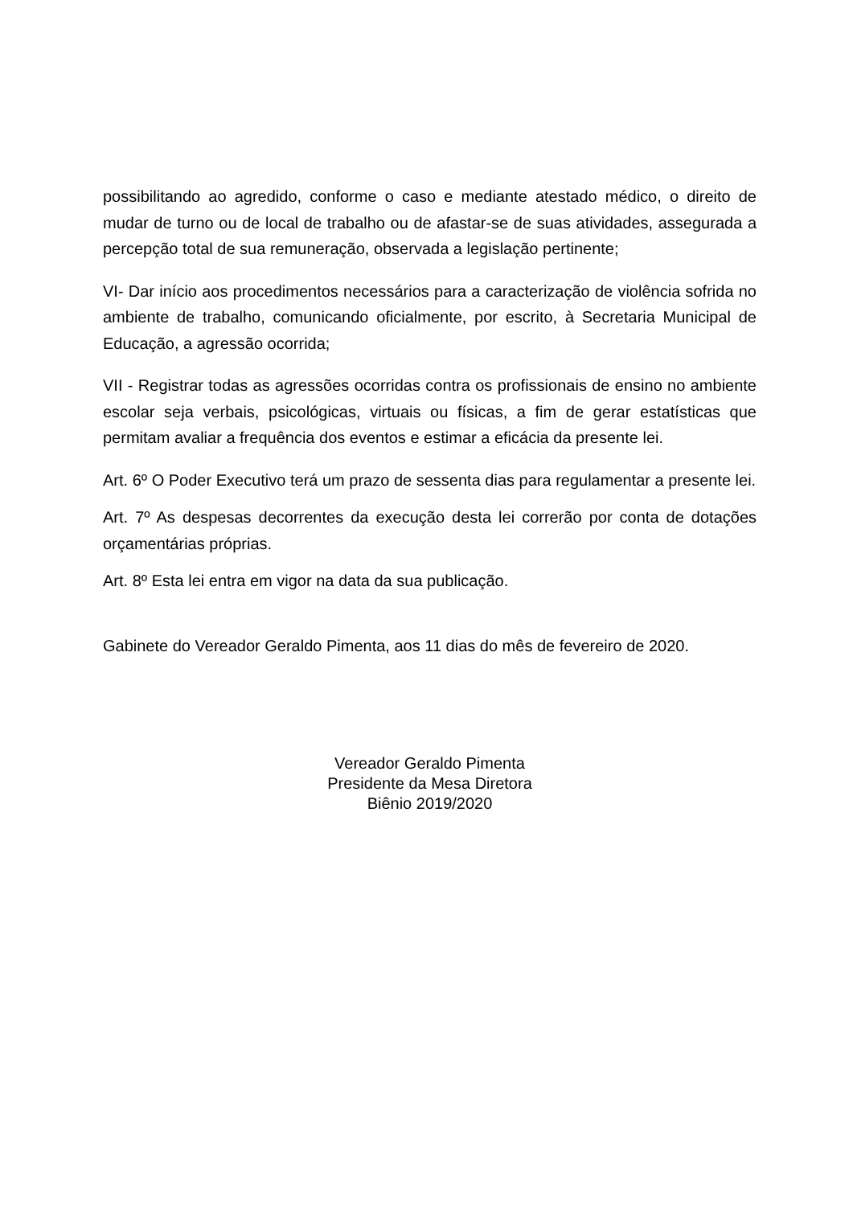possibilitando ao agredido, conforme o caso e mediante atestado médico, o direito de mudar de turno ou de local de trabalho ou de afastar-se de suas atividades, assegurada a percepção total de sua remuneração, observada a legislação pertinente;
VI- Dar início aos procedimentos necessários para a caracterização de violência sofrida no ambiente de trabalho, comunicando oficialmente, por escrito, à Secretaria Municipal de Educação, a agressão ocorrida;
VII - Registrar todas as agressões ocorridas contra os profissionais de ensino no ambiente escolar seja verbais, psicológicas, virtuais ou físicas, a fim de gerar estatísticas que permitam avaliar a frequência dos eventos e estimar a eficácia da presente lei.
Art. 6º O Poder Executivo terá um prazo de sessenta dias para regulamentar a presente lei.
Art. 7º As despesas decorrentes da execução desta lei correrão por conta de dotações orçamentárias próprias.
Art. 8º Esta lei entra em vigor na data da sua publicação.
Gabinete do Vereador Geraldo Pimenta, aos 11 dias do mês de fevereiro de 2020.
Vereador Geraldo Pimenta
Presidente da Mesa Diretora
Biênio 2019/2020